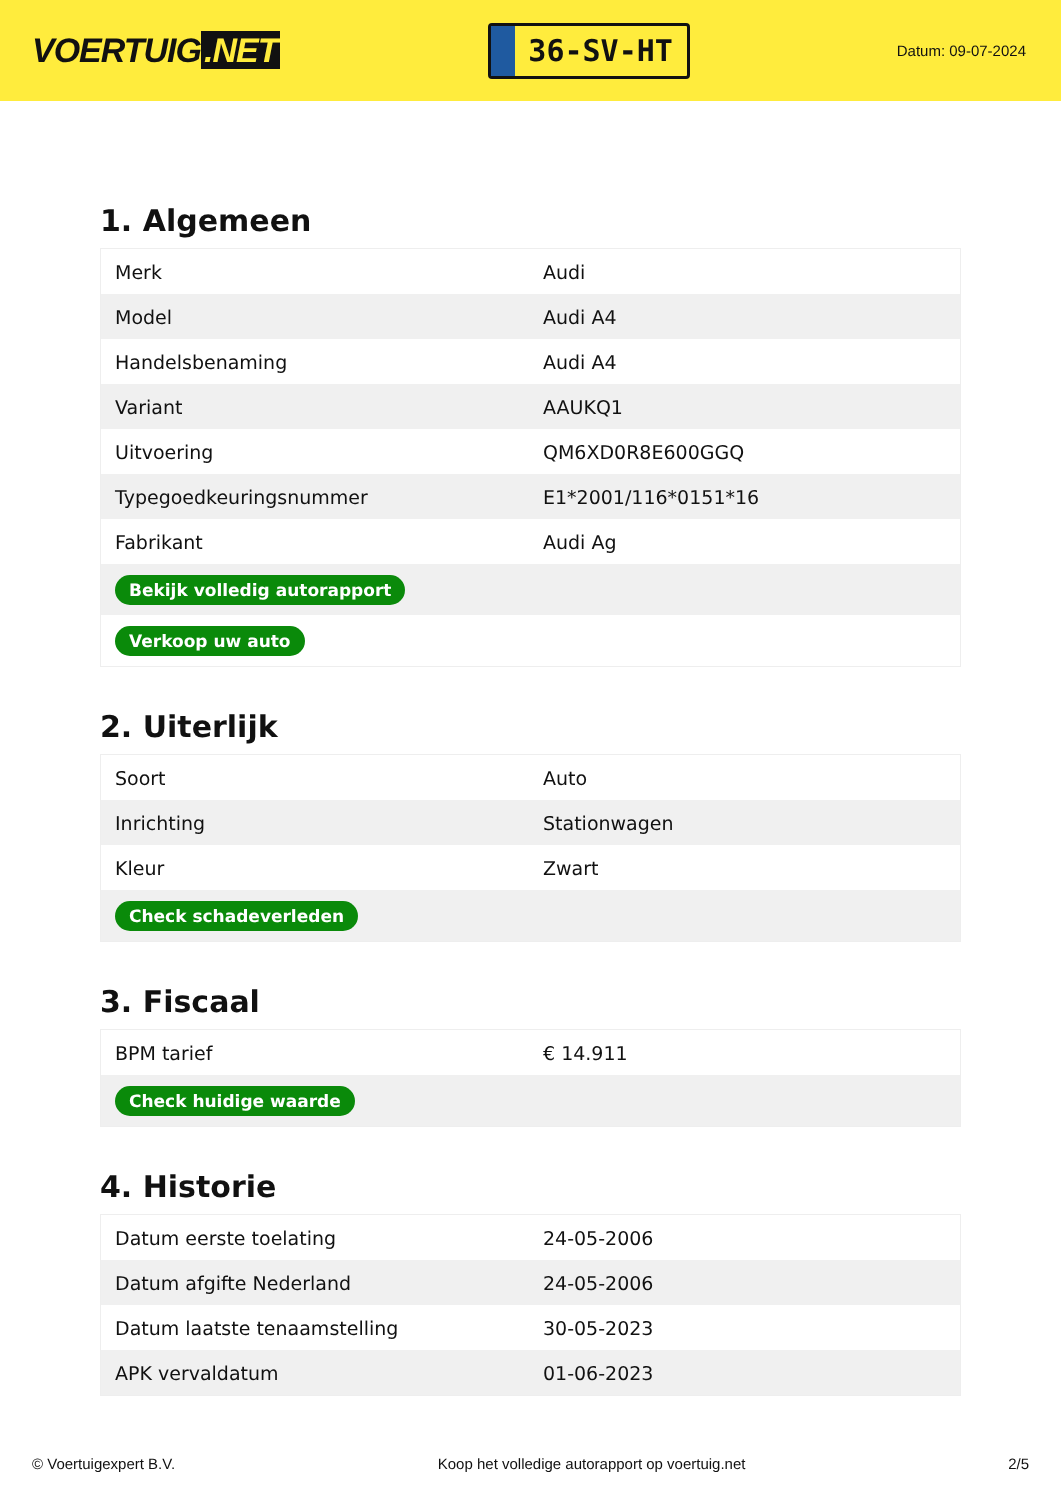VOERTUIG.NET
36-SV-HT
Datum: 09-07-2024
1. Algemeen
| Merk | Audi |
| Model | Audi A4 |
| Handelsbenaming | Audi A4 |
| Variant | AAUKQ1 |
| Uitvoering | QM6XD0R8E600GGQ |
| Typegoedkeuringsnummer | E1*2001/116*0151*16 |
| Fabrikant | Audi Ag |
| Bekijk volledig autorapport | |
| Verkoop uw auto | |
2. Uiterlijk
| Soort | Auto |
| Inrichting | Stationwagen |
| Kleur | Zwart |
| Check schadeverleden | |
3. Fiscaal
| BPM tarief | € 14.911 |
| Check huidige waarde | |
4. Historie
| Datum eerste toelating | 24-05-2006 |
| Datum afgifte Nederland | 24-05-2006 |
| Datum laatste tenaamstelling | 30-05-2023 |
| APK vervaldatum | 01-06-2023 |
© Voertuigexpert B.V. Koop het volledige autorapport op voertuig.net 2/5